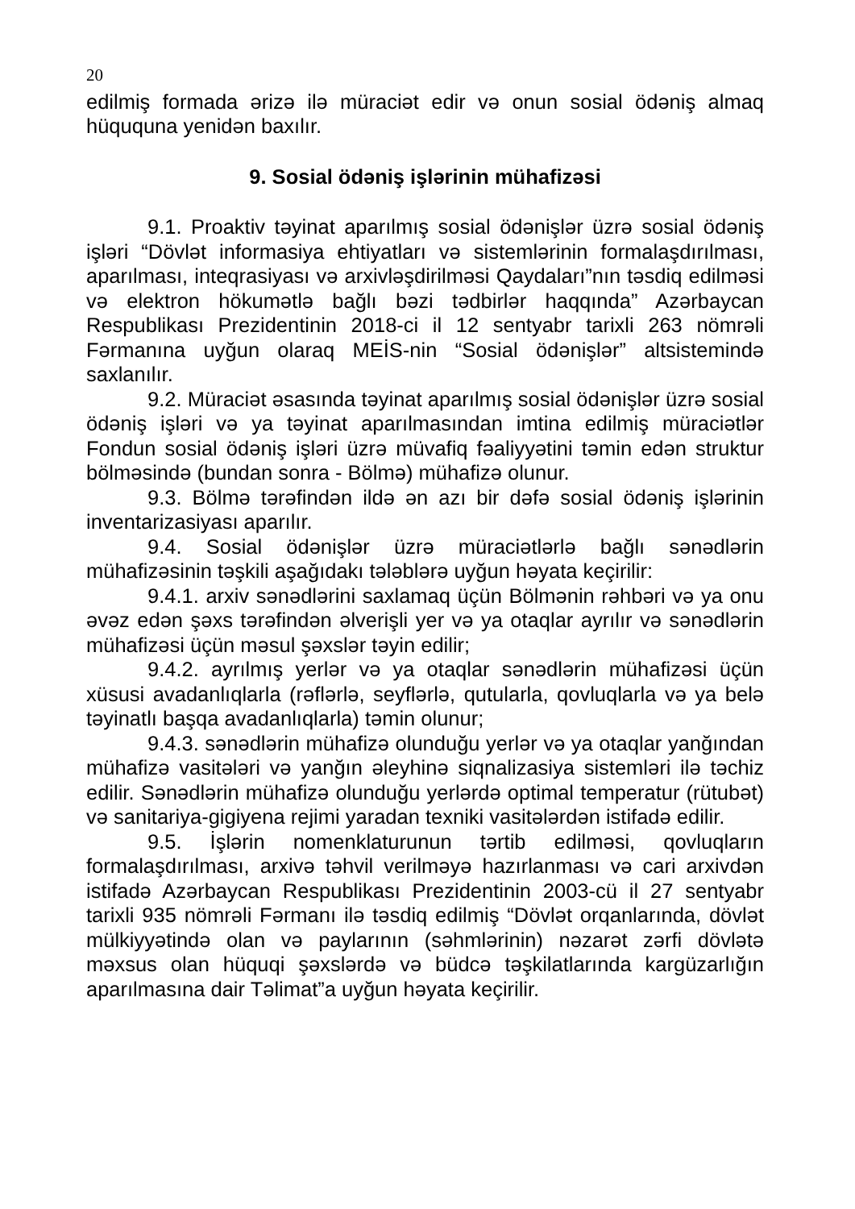20
edilmiş formada ərizə ilə müraciət edir və onun sosial ödəniş almaq hüququna yenidən baxılır.
9. Sosial ödəniş işlərinin mühafizəsi
9.1. Proaktiv təyinat aparılmış sosial ödənişlər üzrə sosial ödəniş işləri “Dövlət informasiya ehtiyatları və sistemlərinin formalaşdırılması, aparılması, inteqrasiyası və arxivləşdirilməsi Qaydaları”nın təsdiq edilməsi və elektron hökumətlə bağlı bəzi tədbirlər haqqında” Azərbaycan Respublikası Prezidentinin 2018-ci il 12 sentyabr tarixli 263 nömrəli Fərmanına uyğun olaraq MEİS-nin “Sosial ödənişlər” altsistemində saxlanılır.
9.2. Müraciət əsasında təyinat aparılmış sosial ödənişlər üzrə sosial ödəniş işləri və ya təyinat aparılmasından imtina edilmiş müraciətlər Fondun sosial ödəniş işləri üzrə müvafiq fəaliyyətini təmin edən struktur bölməsində (bundan sonra - Bölmə) mühafizə olunur.
9.3. Bölmə tərəfindən ildə ən azı bir dəfə sosial ödəniş işlərinin inventarizasiyası aparılır.
9.4. Sosial ödənişlər üzrə müraciətlərlə bağlı sənədlərin mühafizəsinin təşkili aşağıdakı tələblərə uyğun həyata keçirilir:
9.4.1. arxiv sənədlərini saxlamaq üçün Bölmənin rəhbəri və ya onu əvəz edən şəxs tərəfindən əlverişli yer və ya otaqlar ayrılır və sənədlərin mühafizəsi üçün məsul şəxslər təyin edilir;
9.4.2. ayrılmış yerlər və ya otaqlar sənədlərin mühafizəsi üçün xüsusi avadanlıqlarla (rəflərlə, seyflərlə, qutularla, qovluqlarla və ya belə təyinatlı başqa avadanlıqlarla) təmin olunur;
9.4.3. sənədlərin mühafizə olunduğu yerlər və ya otaqlar yanğından mühafizə vasitələri və yanğın əleyhinə siqnalizasiya sistemləri ilə təchiz edilir. Sənədlərin mühafizə olunduğu yerlərdə optimal temperatur (rütubət) və sanitariya-gigiyena rejimi yaradan texniki vasitələrdən istifadə edilir.
9.5. İşlərin nomenklaturunun tərtib edilməsi, qovluqların formalaşdırılması, arxivə təhvil verilməyə hazırlanması və cari arxivdən istifadə Azərbaycan Respublikası Prezidentinin 2003-cü il 27 sentyabr tarixli 935 nömrəli Fərmanı ilə təsdiq edilmiş “Dövlət orqanlarında, dövlət mülkiyyətində olan və paylarının (səhmlərinin) nəzarət zərfi dövlətə məxsus olan hüquqi şəxslərdə və büdcə təşkilatlarında kargüzarlığın aparılmasına dair Təlimat”a uyğun həyata keçirilir.